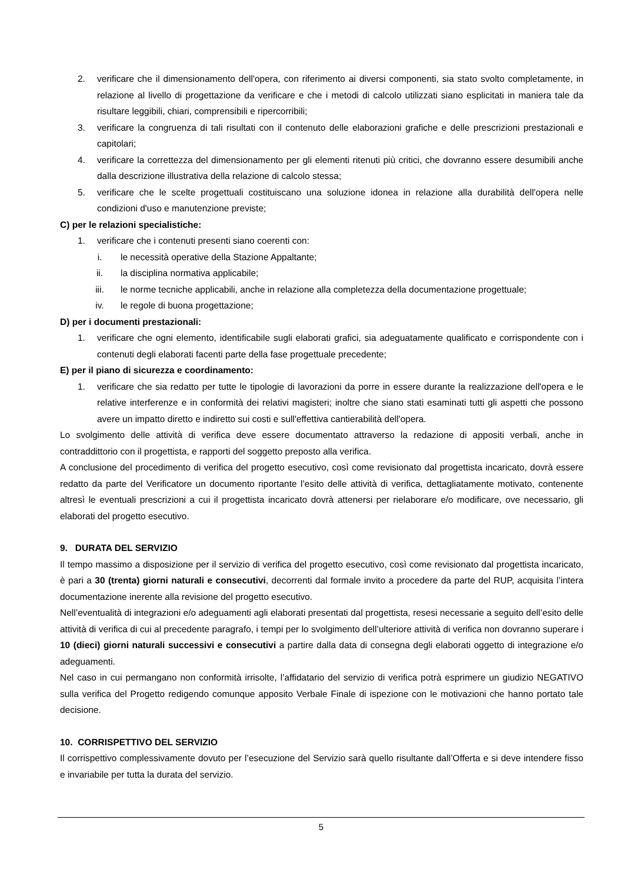2. verificare che il dimensionamento dell'opera, con riferimento ai diversi componenti, sia stato svolto completamente, in relazione al livello di progettazione da verificare e che i metodi di calcolo utilizzati siano esplicitati in maniera tale da risultare leggibili, chiari, comprensibili e ripercorribili;
3. verificare la congruenza di tali risultati con il contenuto delle elaborazioni grafiche e delle prescrizioni prestazionali e capitolari;
4. verificare la correttezza del dimensionamento per gli elementi ritenuti più critici, che dovranno essere desumibili anche dalla descrizione illustrativa della relazione di calcolo stessa;
5. verificare che le scelte progettuali costituiscano una soluzione idonea in relazione alla durabilità dell'opera nelle condizioni d'uso e manutenzione previste;
C) per le relazioni specialistiche:
1. verificare che i contenuti presenti siano coerenti con:
i. le necessità operative della Stazione Appaltante;
ii. la disciplina normativa applicabile;
iii. le norme tecniche applicabili, anche in relazione alla completezza della documentazione progettuale;
iv. le regole di buona progettazione;
D) per i documenti prestazionali:
1. verificare che ogni elemento, identificabile sugli elaborati grafici, sia adeguatamente qualificato e corrispondente con i contenuti degli elaborati facenti parte della fase progettuale precedente;
E) per il piano di sicurezza e coordinamento:
1. verificare che sia redatto per tutte le tipologie di lavorazioni da porre in essere durante la realizzazione dell'opera e le relative interferenze e in conformità dei relativi magisteri; inoltre che siano stati esaminati tutti gli aspetti che possono avere un impatto diretto e indiretto sui costi e sull'effettiva cantierabilità dell'opera.
Lo svolgimento delle attività di verifica deve essere documentato attraverso la redazione di appositi verbali, anche in contraddittorio con il progettista, e rapporti del soggetto preposto alla verifica.
A conclusione del procedimento di verifica del progetto esecutivo, così come revisionato dal progettista incaricato, dovrà essere redatto da parte del Verificatore un documento riportante l’esito delle attività di verifica, dettagliatamente motivato, contenente altresì le eventuali prescrizioni a cui il progettista incaricato dovrà attenersi per rielaborare e/o modificare, ove necessario, gli elaborati del progetto esecutivo.
9. DURATA DEL SERVIZIO
Il tempo massimo a disposizione per il servizio di verifica del progetto esecutivo, così come revisionato dal progettista incaricato, è pari a 30 (trenta) giorni naturali e consecutivi, decorrenti dal formale invito a procedere da parte del RUP, acquisita l’intera documentazione inerente alla revisione del progetto esecutivo.
Nell’eventualità di integrazioni e/o adeguamenti agli elaborati presentati dal progettista, resesi necessarie a seguito dell’esito delle attività di verifica di cui al precedente paragrafo, i tempi per lo svolgimento dell’ulteriore attività di verifica non dovranno superare i 10 (dieci) giorni naturali successivi e consecutivi a partire dalla data di consegna degli elaborati oggetto di integrazione e/o adeguamenti.
Nel caso in cui permangano non conformità irrisolte, l’affidatario del servizio di verifica potrà esprimere un giudizio NEGATIVO sulla verifica del Progetto redigendo comunque apposito Verbale Finale di ispezione con le motivazioni che hanno portato tale decisione.
10. CORRISPETTIVO DEL SERVIZIO
Il corrispettivo complessivamente dovuto per l’esecuzione del Servizio sarà quello risultante dall’Offerta e si deve intendere fisso e invariabile per tutta la durata del servizio.
5